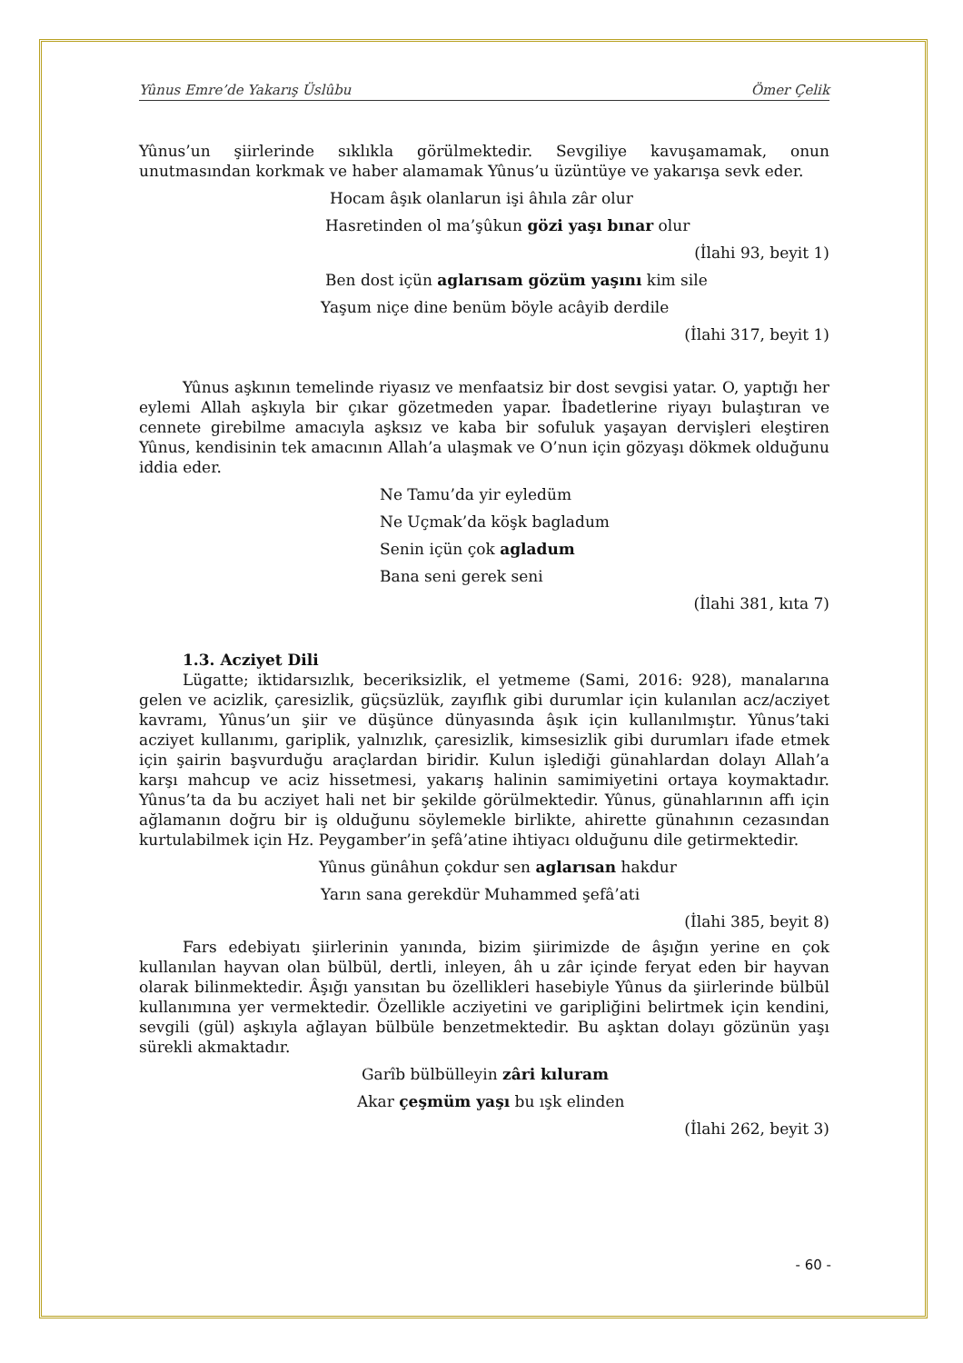Yûnus Emre’de Yakarış Üslûbu Ömer Çelik
Yûnus’un şiirlerinde sıklıkla görülmektedir. Sevgiliye kavuşamamak, onun unutmasından korkmak ve haber alamamak Yûnus’u üzüntüye ve yakarışa sevk eder.
Hocam âşık olanlarun işi âhıla zâr olur
Hasretinden ol ma’şûkun gözi yaşı bınar olur
(İlahi 93, beyit 1)
Ben dost içün aglarısam gözüm yaşını kim sile
Yaşum niçe dine benüm böyle acâyib derdile
(İlahi 317, beyit 1)
Yûnus aşkının temelinde riyasız ve menfaatsiz bir dost sevgisi yatar. O, yaptığı her eylemi Allah aşkıyla bir çıkar gözetmeden yapar. İbadetlerine riyayı bulaştıran ve cennete girebilme amacıyla aşksız ve kaba bir sofuluk yaşayan dervişleri eleştiren Yûnus, kendisinin tek amacının Allah’a ulaşmak ve O’nun için gözyaşı dökmek olduğunu iddia eder.
Ne Tamu’da yir eyledüm
Ne Uçmak’da köşk bagladum
Senin içün çok agladum
Bana seni gerek seni
(İlahi 381, kıta 7)
1.3. Acziyet Dili
Lügatte; iktidarsızlık, beceriksizlik, el yetmeme (Sami, 2016: 928), manalarına gelen ve acizlik, çaresizlik, güçsüzlük, zayıflık gibi durumlar için kulanılan acz/acziyet kavramı, Yûnus’un şiir ve düşünce dünyasında âşık için kullanılmıştır. Yûnus’taki acziyet kullanımı, gariplik, yalnızlık, çaresizlik, kimsesizlik gibi durumları ifade etmek için şairin başvurduğu araçlardan biridir. Kulun işlediği günahlardan dolayı Allah’a karşı mahcup ve aciz hissetmesi, yakarış halinin samimiyetini ortaya koymaktadır. Yûnus’ta da bu acziyet hali net bir şekilde görülmektedir. Yûnus, günahlarının affı için ağlamanın doğru bir iş olduğunu söylemekle birlikte, ahirette günahının cezasından kurtulabilmek için Hz. Peygamber’in şefâ’atine ihtiyacı olduğunu dile getirmektedir.
Yûnus günâhun çokdur sen aglarısan hakdur
Yarın sana gerekdür Muhammed şefâ’ati
(İlahi 385, beyit 8)
Fars edebiyatı şiirlerinin yanında, bizim şiirimizde de âşığın yerine en çok kullanılan hayvan olan bülbül, dertli, inleyen, âh u zâr içinde feryat eden bir hayvan olarak bilinmektedir. Âşığı yansıtan bu özellikleri hasebiyle Yûnus da şiirlerinde bülbül kullanımına yer vermektedir. Özellikle acziyetini ve garipliğini belirtmek için kendini, sevgili (gül) aşkıyla ağlayan bülbüle benzetmektedir. Bu aşktan dolayı gözünün yaşı sürekli akmaktadır.
Garîb bülbülleyin zâri kıluram
Akar çeşmüm yaşı bu ışk elinden
(İlahi 262, beyit 3)
- 60 -